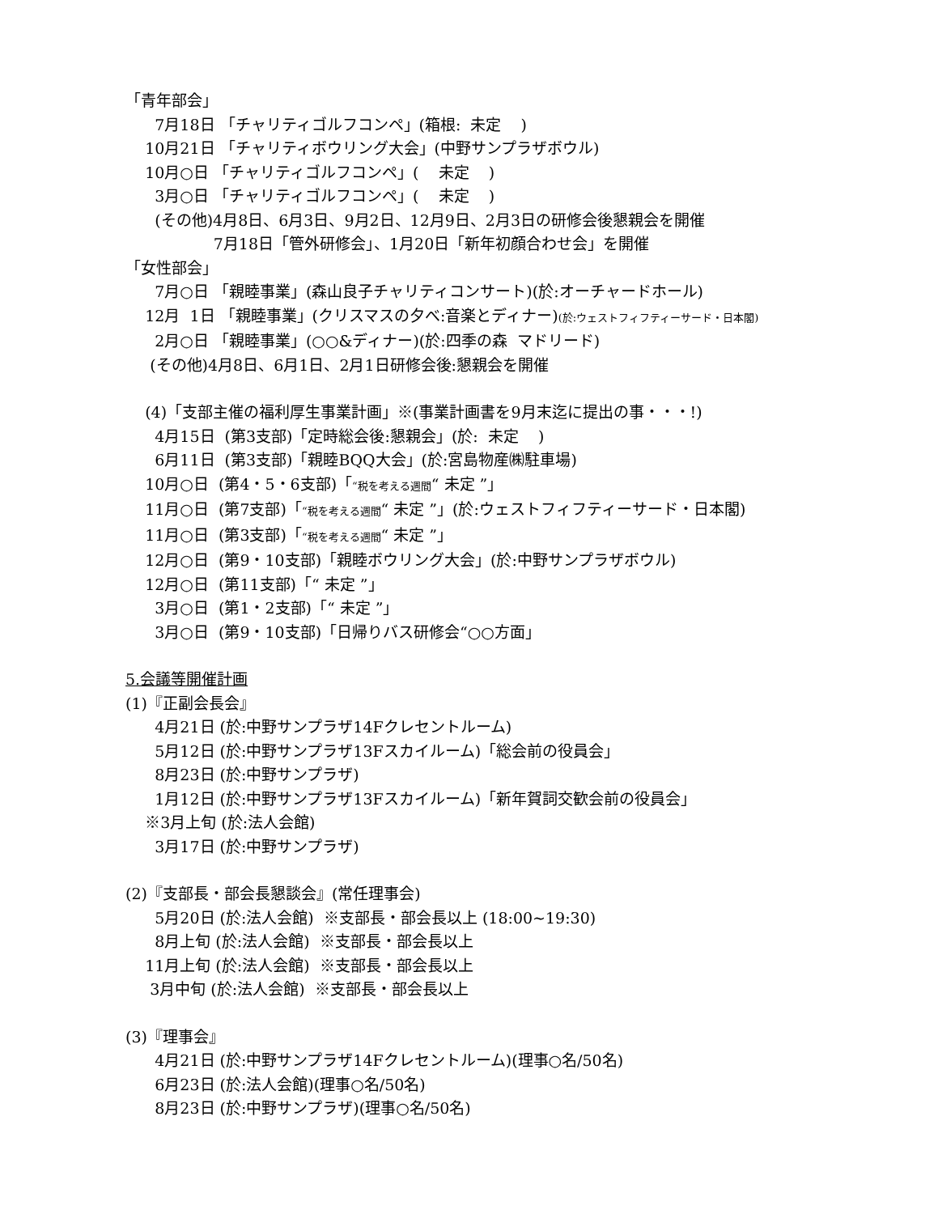「青年部会」
7月18日 「チャリティゴルフコンペ」(箱根: 未定 )
10月21日 「チャリティボウリング大会」(中野サンプラザボウル)
10月○日 「チャリティゴルフコンペ」( 未定 )
3月○日 「チャリティゴルフコンペ」( 未定 )
(その他)4月8日、6月3日、9月2日、12月9日、2月3日の研修会後懇親会を開催
7月18日「管外研修会」、1月20日「新年初顔合わせ会」を開催
「女性部会」
7月○日 「親睦事業」(森山良子チャリティコンサート)(於:オーチャードホール)
12月 1日 「親睦事業」(クリスマスの夕べ:音楽とディナー)(於:ウェストフィフティーサード・日本閣)
2月○日 「親睦事業」(○○&ディナー)(於:四季の森 マドリード)
(その他)4月8日、6月1日、2月1日研修会後:懇親会を開催
(4)「支部主催の福利厚生事業計画」※(事業計画書を9月末迄に提出の事・・・!)
4月15日 (第3支部)「定時総会後:懇親会」(於: 未定 )
6月11日 (第3支部)「親睦BQQ大会」(於:宮島物産㈱駐車場)
10月○日 (第4・5・6支部)「“税を考える週間“ 未定 ”」
11月○日 (第7支部)「“税を考える週間“ 未定 ”」(於:ウェストフィフティーサード・日本閣)
11月○日 (第3支部)「“税を考える週間“ 未定 ”」
12月○日 (第9・10支部)「親睦ボウリング大会」(於:中野サンプラザボウル)
12月○日 (第11支部)「“ 未定 ”」
3月○日 (第1・2支部)「“ 未定 ”」
3月○日 (第9・10支部)「日帰りバス研修会“○○方面」
5.会議等開催計画
(1)『正副会長会』
4月21日 (於:中野サンプラザ14Fクレセントルーム)
5月12日 (於:中野サンプラザ13Fスカイルーム)「総会前の役員会」
8月23日 (於:中野サンプラザ)
1月12日 (於:中野サンプラザ13Fスカイルーム)「新年賀詞交歓会前の役員会」
※3月上旬 (於:法人会館)
3月17日 (於:中野サンプラザ)
(2)『支部長・部会長懇談会』(常任理事会)
5月20日 (於:法人会館) ※支部長・部会長以上 (18:00~19:30)
8月上旬 (於:法人会館) ※支部長・部会長以上
11月上旬 (於:法人会館) ※支部長・部会長以上
3月中旬 (於:法人会館) ※支部長・部会長以上
(3)『理事会』
4月21日 (於:中野サンプラザ14Fクレセントルーム)(理事○名/50名)
6月23日 (於:法人会館)(理事○名/50名)
8月23日 (於:中野サンプラザ)(理事○名/50名)